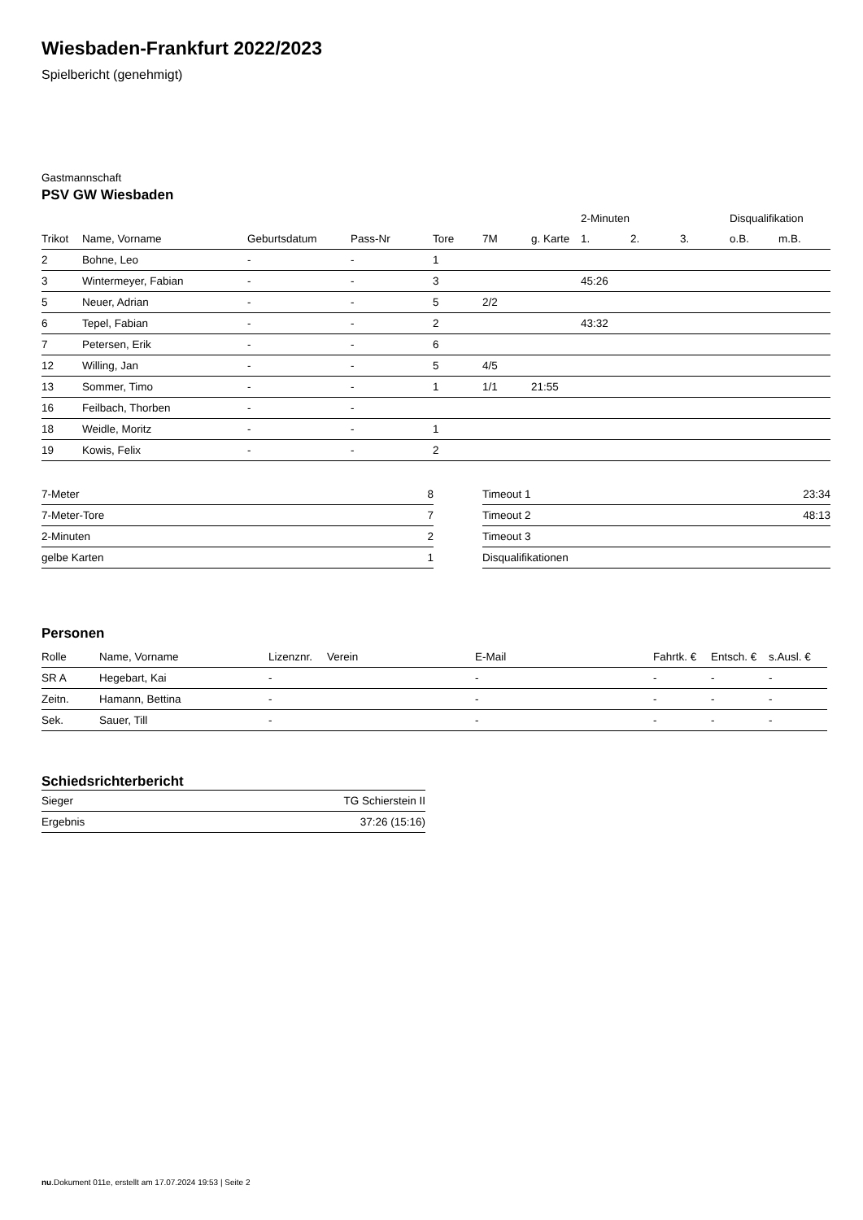Wiesbaden-Frankfurt 2022/2023
Spielbericht (genehmigt)
Gastmannschaft
PSV GW Wiesbaden
| | | | | | | | 2-Minuten | | | Disqualifikation | |
| --- | --- | --- | --- | --- | --- | --- | --- | --- | --- | --- | --- |
| Trikot | Name, Vorname | Geburtsdatum | Pass-Nr | Tore | 7M | g. Karte | 1. | 2. | 3. | o.B. | m.B. |
| 2 | Bohne, Leo | - | - | 1 | | | | | | | |
| 3 | Wintermeyer, Fabian | - | - | 3 | | | 45:26 | | | | |
| 5 | Neuer, Adrian | - | - | 5 | 2/2 | | | | | | |
| 6 | Tepel, Fabian | - | - | 2 | | | 43:32 | | | | |
| 7 | Petersen, Erik | - | - | 6 | | | | | | | |
| 12 | Willing, Jan | - | - | 5 | 4/5 | | | | | | |
| 13 | Sommer, Timo | - | - | 1 | 1/1 | 21:55 | | | | | |
| 16 | Feilbach, Thorben | - | - | | | | | | | | |
| 18 | Weidle, Moritz | - | - | 1 | | | | | | | |
| 19 | Kowis, Felix | - | - | 2 | | | | | | | |
| 7-Meter | 8 |
| 7-Meter-Tore | 7 |
| 2-Minuten | 2 |
| gelbe Karten | 1 |
| Timeout 1 | 23:34 |
| Timeout 2 | 48:13 |
| Timeout 3 | |
| Disqualifikationen | |
Personen
| Rolle | Name, Vorname | Lizenznr. | Verein | E-Mail | Fahrtk. € | Entsch. € | s.Ausl. € |
| --- | --- | --- | --- | --- | --- | --- | --- |
| SR A | Hegebart, Kai | - | | - | - | - | - |
| Zeitn. | Hamann, Bettina | - | | - | - | - | - |
| Sek. | Sauer, Till | - | | - | - | - | - |
Schiedsrichterbericht
| Sieger | TG Schierstein II |
| Ergebnis | 37:26 (15:16) |
nu.Dokument 011e, erstellt am 17.07.2024 19:53 | Seite 2